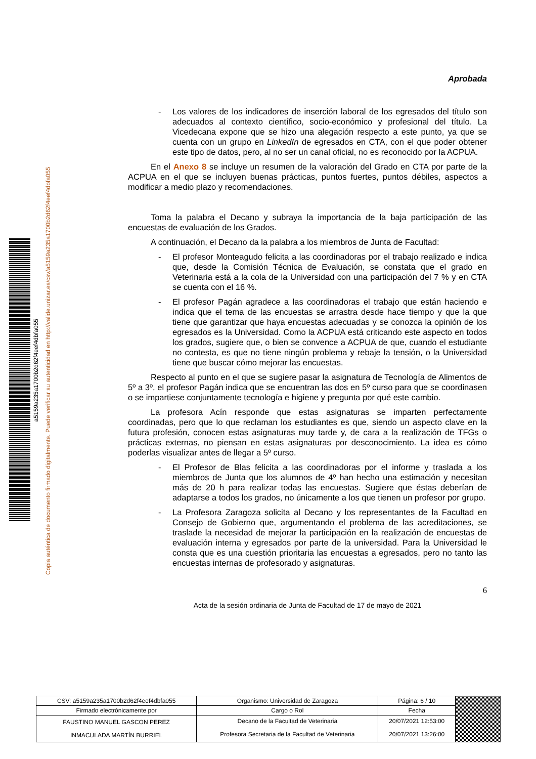a5159a235a1700b2d62f4eef4dbfa055
Copia auténtica de documento firmado digitalmente. Puede verificar su autenticidad en http://valide.unizar.es/csv/a5159a235a1700b2d62f4eef4dbfa055
Aprobada
- Los valores de los indicadores de inserción laboral de los egresados del título son adecuados al contexto científico, socio-económico y profesional del título. La Vicedecana expone que se hizo una alegación respecto a este punto, ya que se cuenta con un grupo en LinkedIn de egresados en CTA, con el que poder obtener este tipo de datos, pero, al no ser un canal oficial, no es reconocido por la ACPUA.
En el Anexo 8 se incluye un resumen de la valoración del Grado en CTA por parte de la ACPUA en el que se incluyen buenas prácticas, puntos fuertes, puntos débiles, aspectos a modificar a medio plazo y recomendaciones.
Toma la palabra el Decano y subraya la importancia de la baja participación de las encuestas de evaluación de los Grados.
A continuación, el Decano da la palabra a los miembros de Junta de Facultad:
- El profesor Monteagudo felicita a las coordinadoras por el trabajo realizado e indica que, desde la Comisión Técnica de Evaluación, se constata que el grado en Veterinaria está a la cola de la Universidad con una participación del 7 % y en CTA se cuenta con el 16 %.
- El profesor Pagán agradece a las coordinadoras el trabajo que están haciendo e indica que el tema de las encuestas se arrastra desde hace tiempo y que la que tiene que garantizar que haya encuestas adecuadas y se conozca la opinión de los egresados es la Universidad. Como la ACPUA está criticando este aspecto en todos los grados, sugiere que, o bien se convence a ACPUA de que, cuando el estudiante no contesta, es que no tiene ningún problema y rebaje la tensión, o la Universidad tiene que buscar cómo mejorar las encuestas.
Respecto al punto en el que se sugiere pasar la asignatura de Tecnología de Alimentos de 5º a 3º, el profesor Pagán indica que se encuentran las dos en 5º curso para que se coordinasen o se impartiese conjuntamente tecnología e higiene y pregunta por qué este cambio.
La profesora Acín responde que estas asignaturas se imparten perfectamente coordinadas, pero que lo que reclaman los estudiantes es que, siendo un aspecto clave en la futura profesión, conocen estas asignaturas muy tarde y, de cara a la realización de TFGs o prácticas externas, no piensan en estas asignaturas por desconocimiento. La idea es cómo poderlas visualizar antes de llegar a 5º curso.
- El Profesor de Blas felicita a las coordinadoras por el informe y traslada a los miembros de Junta que los alumnos de 4º han hecho una estimación y necesitan más de 20 h para realizar todas las encuestas. Sugiere que éstas deberían de adaptarse a todos los grados, no únicamente a los que tienen un profesor por grupo.
- La Profesora Zaragoza solicita al Decano y los representantes de la Facultad en Consejo de Gobierno que, argumentando el problema de las acreditaciones, se traslade la necesidad de mejorar la participación en la realización de encuestas de evaluación interna y egresados por parte de la universidad. Para la Universidad le consta que es una cuestión prioritaria las encuestas a egresados, pero no tanto las encuestas internas de profesorado y asignaturas.
6
Acta de la sesión ordinaria de Junta de Facultad de 17 de mayo de 2021
| CSV: a5159a235a1700b2d62f4eef4dbfa055 | Organismo: Universidad de Zaragoza | Página: 6 / 10 | |
| Firmado electrónicamente por | Cargo o Rol | Fecha | |
| FAUSTINO MANUEL GASCON PEREZ | Decano de la Facultad de Veterinaria | 20/07/2021 12:53:00 | |
| INMACULADA MARTÍN BURRIEL | Profesora Secretaria de la Facultad de Veterinaria | 20/07/2021 13:26:00 | |